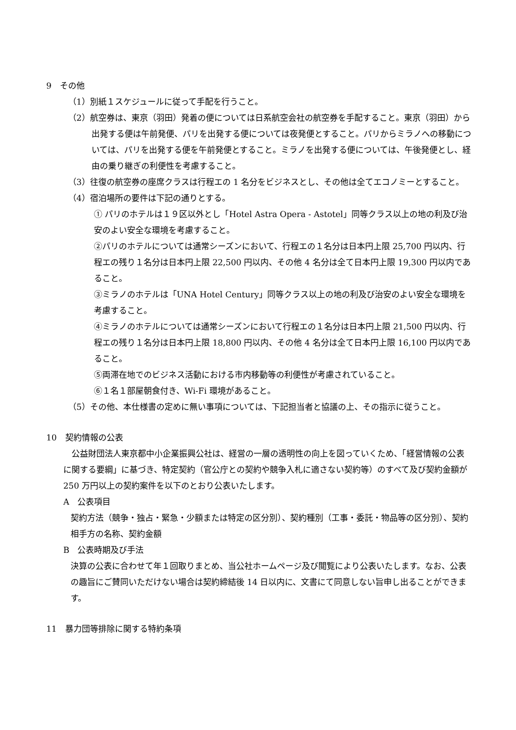9　その他
（1）別紙１スケジュールに従って手配を行うこと。
（2）航空券は、東京（羽田）発着の便については日系航空会社の航空券を手配すること。東京（羽田）から出発する便は午前発便、パリを出発する便については夜発便とすること。パリからミラノへの移動については、パリを出発する便を午前発便とすること。ミラノを出発する便については、午後発便とし、経由の乗り継ぎの利便性を考慮すること。
（3）往復の航空券の座席クラスは行程エの 1 名分をビジネスとし、その他は全てエコノミーとすること。
（4）宿泊場所の要件は下記の通りとする。
① パリのホテルは１９区以外とし「Hotel Astra Opera - Astotel」同等クラス以上の地の利及び治安のよい安全な環境を考慮すること。
②パリのホテルについては通常シーズンにおいて、行程エの１名分は日本円上限 25,700 円以内、行程エの残り１名分は日本円上限 22,500 円以内、その他 4 名分は全て日本円上限 19,300 円以内であること。
③ミラノのホテルは「UNA Hotel Century」同等クラス以上の地の利及び治安のよい安全な環境を考慮すること。
④ミラノのホテルについては通常シーズンにおいて行程エの１名分は日本円上限 21,500 円以内、行程エの残り１名分は日本円上限 18,800 円以内、その他 4 名分は全て日本円上限 16,100 円以内であること。
⑤両滞在地でのビジネス活動における市内移動等の利便性が考慮されていること。
⑥１名１部屋朝食付き、Wi-Fi 環境があること。
（5）その他、本仕様書の定めに無い事項については、下記担当者と協議の上、その指示に従うこと。
10　契約情報の公表
　公益財団法人東京都中小企業振興公社は、経営の一層の透明性の向上を図っていくため、「経営情報の公表に関する要綱」に基づき、特定契約（官公庁との契約や競争入札に適さない契約等）のすべて及び契約金額が 250 万円以上の契約案件を以下のとおり公表いたします。
A　公表項目
契約方法（競争・独占・緊急・少額または特定の区分別）、契約種別（工事・委託・物品等の区分別）、契約相手方の名称、契約金額
B　公表時期及び手法
決算の公表に合わせて年１回取りまとめ、当公社ホームページ及び閲覧により公表いたします。なお、公表の趣旨にご賛同いただけない場合は契約締結後 14 日以内に、文書にて同意しない旨申し出ることができます。
11　暴力団等排除に関する特約条項